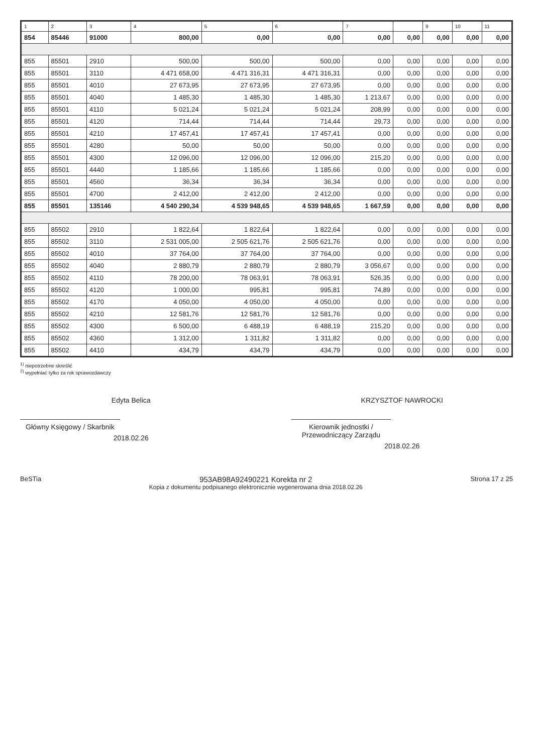| 1 | 2 | 3 | 4 | 5 | 6 | 7 | | 9 | 10 | 11 |
| --- | --- | --- | --- | --- | --- | --- | --- | --- | --- | --- |
| 854 | 85446 | 91000 | 800,00 | 0,00 | 0,00 | 0,00 | 0,00 | 0,00 | 0,00 | 0,00 |
| 855 | 85501 | 2910 | 500,00 | 500,00 | 500,00 | 0,00 | 0,00 | 0,00 | 0,00 | 0,00 |
| 855 | 85501 | 3110 | 4 471 658,00 | 4 471 316,31 | 4 471 316,31 | 0,00 | 0,00 | 0,00 | 0,00 | 0,00 |
| 855 | 85501 | 4010 | 27 673,95 | 27 673,95 | 27 673,95 | 0,00 | 0,00 | 0,00 | 0,00 | 0,00 |
| 855 | 85501 | 4040 | 1 485,30 | 1 485,30 | 1 485,30 | 1 213,67 | 0,00 | 0,00 | 0,00 | 0,00 |
| 855 | 85501 | 4110 | 5 021,24 | 5 021,24 | 5 021,24 | 208,99 | 0,00 | 0,00 | 0,00 | 0,00 |
| 855 | 85501 | 4120 | 714,44 | 714,44 | 714,44 | 29,73 | 0,00 | 0,00 | 0,00 | 0,00 |
| 855 | 85501 | 4210 | 17 457,41 | 17 457,41 | 17 457,41 | 0,00 | 0,00 | 0,00 | 0,00 | 0,00 |
| 855 | 85501 | 4280 | 50,00 | 50,00 | 50,00 | 0,00 | 0,00 | 0,00 | 0,00 | 0,00 |
| 855 | 85501 | 4300 | 12 096,00 | 12 096,00 | 12 096,00 | 215,20 | 0,00 | 0,00 | 0,00 | 0,00 |
| 855 | 85501 | 4440 | 1 185,66 | 1 185,66 | 1 185,66 | 0,00 | 0,00 | 0,00 | 0,00 | 0,00 |
| 855 | 85501 | 4560 | 36,34 | 36,34 | 36,34 | 0,00 | 0,00 | 0,00 | 0,00 | 0,00 |
| 855 | 85501 | 4700 | 2 412,00 | 2 412,00 | 2 412,00 | 0,00 | 0,00 | 0,00 | 0,00 | 0,00 |
| 855 | 85501 | 135146 | 4 540 290,34 | 4 539 948,65 | 4 539 948,65 | 1 667,59 | 0,00 | 0,00 | 0,00 | 0,00 |
| 855 | 85502 | 2910 | 1 822,64 | 1 822,64 | 1 822,64 | 0,00 | 0,00 | 0,00 | 0,00 | 0,00 |
| 855 | 85502 | 3110 | 2 531 005,00 | 2 505 621,76 | 2 505 621,76 | 0,00 | 0,00 | 0,00 | 0,00 | 0,00 |
| 855 | 85502 | 4010 | 37 764,00 | 37 764,00 | 37 764,00 | 0,00 | 0,00 | 0,00 | 0,00 | 0,00 |
| 855 | 85502 | 4040 | 2 880,79 | 2 880,79 | 2 880,79 | 3 056,67 | 0,00 | 0,00 | 0,00 | 0,00 |
| 855 | 85502 | 4110 | 78 200,00 | 78 063,91 | 78 063,91 | 526,35 | 0,00 | 0,00 | 0,00 | 0,00 |
| 855 | 85502 | 4120 | 1 000,00 | 995,81 | 995,81 | 74,89 | 0,00 | 0,00 | 0,00 | 0,00 |
| 855 | 85502 | 4170 | 4 050,00 | 4 050,00 | 4 050,00 | 0,00 | 0,00 | 0,00 | 0,00 | 0,00 |
| 855 | 85502 | 4210 | 12 581,76 | 12 581,76 | 12 581,76 | 0,00 | 0,00 | 0,00 | 0,00 | 0,00 |
| 855 | 85502 | 4300 | 6 500,00 | 6 488,19 | 6 488,19 | 215,20 | 0,00 | 0,00 | 0,00 | 0,00 |
| 855 | 85502 | 4360 | 1 312,00 | 1 311,82 | 1 311,82 | 0,00 | 0,00 | 0,00 | 0,00 | 0,00 |
| 855 | 85502 | 4410 | 434,79 | 434,79 | 434,79 | 0,00 | 0,00 | 0,00 | 0,00 | 0,00 |
<sup>1)</sup> niepotrzebne skreślić
<sup>2)</sup> wypełniać tylko za rok sprawozdawczy
Edyta Belica
Główny Księgowy / Skarbnik
2018.02.26
KRZYSZTOF NAWROCKI
Kierownik jednostki / Przewodniczący Zarządu
2018.02.26
BeSTia
953AB98A92490221 Korekta nr 2
Kopia z dokumentu podpisanego elektronicznie wygenerowana dnia 2018.02.26
Strona 17 z 25